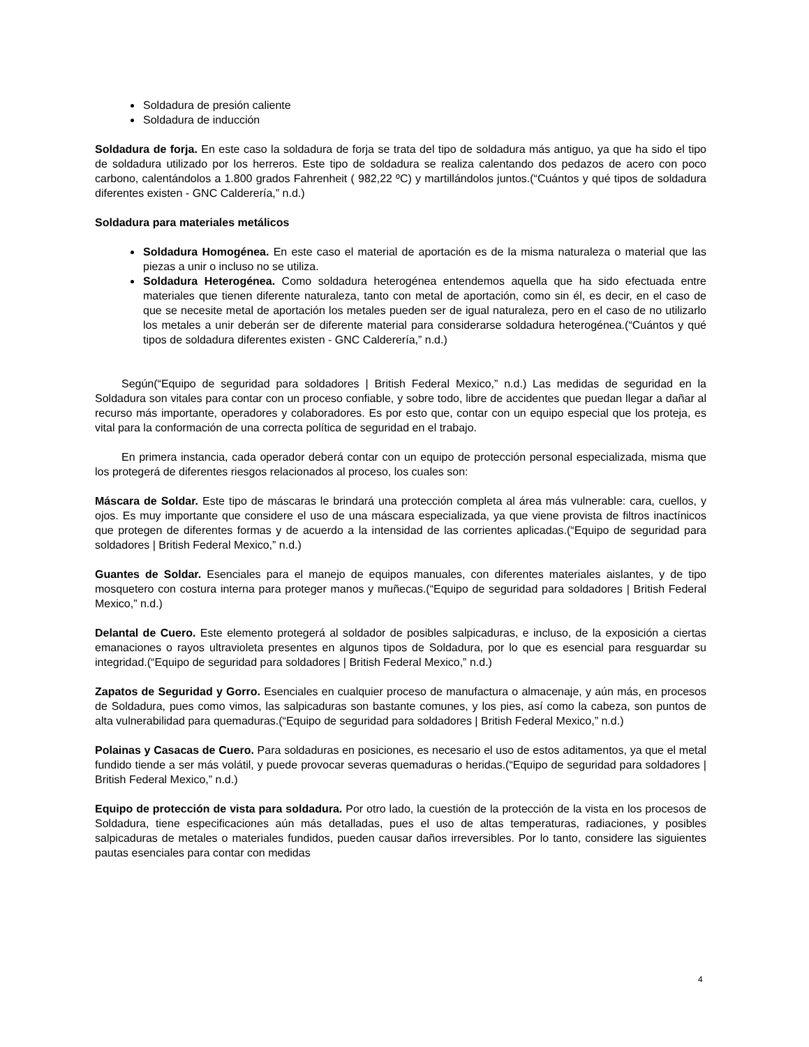Soldadura de presión caliente
Soldadura de inducción
Soldadura de forja. En este caso la soldadura de forja se trata del tipo de soldadura más antiguo, ya que ha sido el tipo de soldadura utilizado por los herreros. Este tipo de soldadura se realiza calentando dos pedazos de acero con poco carbono, calentándolos a 1.800 grados Fahrenheit ( 982,22 ºC) y martillándolos juntos.(“Cuántos y qué tipos de soldadura diferentes existen - GNC Calderería,” n.d.)
Soldadura para materiales metálicos
Soldadura Homogénea. En este caso el material de aportación es de la misma naturaleza o material que las piezas a unir o incluso no se utiliza.
Soldadura Heterogénea. Como soldadura heterogénea entendemos aquella que ha sido efectuada entre materiales que tienen diferente naturaleza, tanto con metal de aportación, como sin él, es decir, en el caso de que se necesite metal de aportación los metales pueden ser de igual naturaleza, pero en el caso de no utilizarlo los metales a unir deberán ser de diferente material para considerarse soldadura heterogénea.(“Cuántos y qué tipos de soldadura diferentes existen - GNC Calderería,” n.d.)
Según(“Equipo de seguridad para soldadores | British Federal Mexico,” n.d.) Las medidas de seguridad en la Soldadura son vitales para contar con un proceso confiable, y sobre todo, libre de accidentes que puedan llegar a dañar al recurso más importante, operadores y colaboradores. Es por esto que, contar con un equipo especial que los proteja, es vital para la conformación de una correcta política de seguridad en el trabajo.
En primera instancia, cada operador deberá contar con un equipo de protección personal especializada, misma que los protegerá de diferentes riesgos relacionados al proceso, los cuales son:
Máscara de Soldar. Este tipo de máscaras le brindará una protección completa al área más vulnerable: cara, cuellos, y ojos. Es muy importante que considere el uso de una máscara especializada, ya que viene provista de filtros inactínicos que protegen de diferentes formas y de acuerdo a la intensidad de las corrientes aplicadas.(“Equipo de seguridad para soldadores | British Federal Mexico,” n.d.)
Guantes de Soldar. Esenciales para el manejo de equipos manuales, con diferentes materiales aislantes, y de tipo mosquetero con costura interna para proteger manos y muñecas.(“Equipo de seguridad para soldadores | British Federal Mexico,” n.d.)
Delantal de Cuero. Este elemento protegerá al soldador de posibles salpicaduras, e incluso, de la exposición a ciertas emanaciones o rayos ultravioleta presentes en algunos tipos de Soldadura, por lo que es esencial para resguardar su integridad.(“Equipo de seguridad para soldadores | British Federal Mexico,” n.d.)
Zapatos de Seguridad y Gorro. Esenciales en cualquier proceso de manufactura o almacenaje, y aún más, en procesos de Soldadura, pues como vimos, las salpicaduras son bastante comunes, y los pies, así como la cabeza, son puntos de alta vulnerabilidad para quemaduras.(“Equipo de seguridad para soldadores | British Federal Mexico,” n.d.)
Polainas y Casacas de Cuero. Para soldaduras en posiciones, es necesario el uso de estos aditamentos, ya que el metal fundido tiende a ser más volátil, y puede provocar severas quemaduras o heridas.(“Equipo de seguridad para soldadores | British Federal Mexico,” n.d.)
Equipo de protección de vista para soldadura. Por otro lado, la cuestión de la protección de la vista en los procesos de Soldadura, tiene especificaciones aún más detalladas, pues el uso de altas temperaturas, radiaciones, y posibles salpicaduras de metales o materiales fundidos, pueden causar daños irreversibles. Por lo tanto, considere las siguientes pautas esenciales para contar con medidas
4